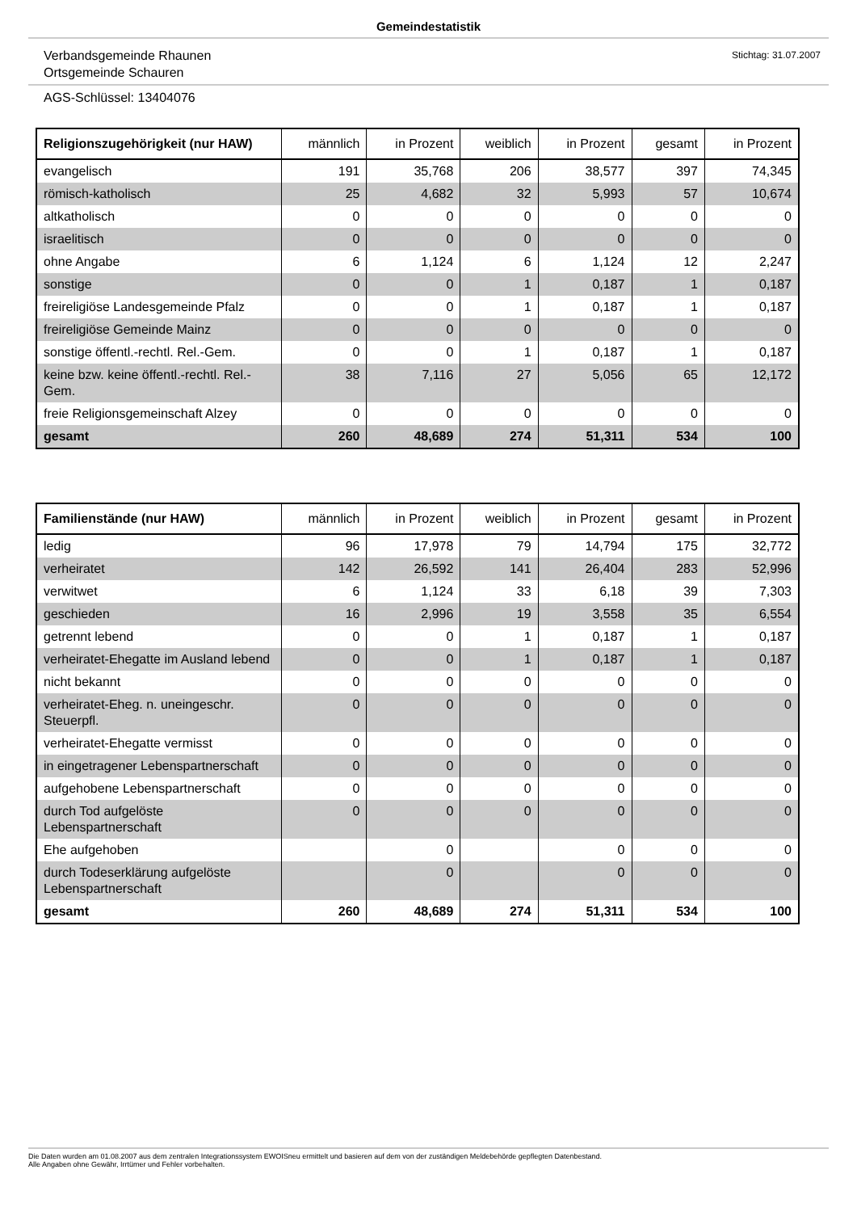Gemeindestatistik
Verbandsgemeinde Rhaunen
Ortsgemeinde Schauren
Stichtag: 31.07.2007
AGS-Schlüssel: 13404076
| Religionszugehörigkeit (nur HAW) | männlich | in Prozent | weiblich | in Prozent | gesamt | in Prozent |
| --- | --- | --- | --- | --- | --- | --- |
| evangelisch | 191 | 35,768 | 206 | 38,577 | 397 | 74,345 |
| römisch-katholisch | 25 | 4,682 | 32 | 5,993 | 57 | 10,674 |
| altkatholisch | 0 | 0 | 0 | 0 | 0 | 0 |
| israelitisch | 0 | 0 | 0 | 0 | 0 | 0 |
| ohne Angabe | 6 | 1,124 | 6 | 1,124 | 12 | 2,247 |
| sonstige | 0 | 0 | 1 | 0,187 | 1 | 0,187 |
| freireligiöse Landesgemeinde Pfalz | 0 | 0 | 1 | 0,187 | 1 | 0,187 |
| freireligiöse Gemeinde Mainz | 0 | 0 | 0 | 0 | 0 | 0 |
| sonstige öffentl.-rechtl. Rel.-Gem. | 0 | 0 | 1 | 0,187 | 1 | 0,187 |
| keine bzw. keine öffentl.-rechtl. Rel.-Gem. | 38 | 7,116 | 27 | 5,056 | 65 | 12,172 |
| freie Religionsgemeinschaft Alzey | 0 | 0 | 0 | 0 | 0 | 0 |
| gesamt | 260 | 48,689 | 274 | 51,311 | 534 | 100 |
| Familienstände (nur HAW) | männlich | in Prozent | weiblich | in Prozent | gesamt | in Prozent |
| --- | --- | --- | --- | --- | --- | --- |
| ledig | 96 | 17,978 | 79 | 14,794 | 175 | 32,772 |
| verheiratet | 142 | 26,592 | 141 | 26,404 | 283 | 52,996 |
| verwitwet | 6 | 1,124 | 33 | 6,18 | 39 | 7,303 |
| geschieden | 16 | 2,996 | 19 | 3,558 | 35 | 6,554 |
| getrennt lebend | 0 | 0 | 1 | 0,187 | 1 | 0,187 |
| verheiratet-Ehegatte im Ausland lebend | 0 | 0 | 1 | 0,187 | 1 | 0,187 |
| nicht bekannt | 0 | 0 | 0 | 0 | 0 | 0 |
| verheiratet-Eheg. n. uneingeschr. Steuerpfl. | 0 | 0 | 0 | 0 | 0 | 0 |
| verheiratet-Ehegatte vermisst | 0 | 0 | 0 | 0 | 0 | 0 |
| in eingetragener Lebenspartnerschaft | 0 | 0 | 0 | 0 | 0 | 0 |
| aufgehobene Lebenspartnerschaft | 0 | 0 | 0 | 0 | 0 | 0 |
| durch Tod aufgelöste Lebenspartnerschaft | 0 | 0 | 0 | 0 | 0 | 0 |
| Ehe aufgehoben | | 0 | | 0 | 0 | 0 |
| durch Todeserklärung aufgelöste Lebenspartnerschaft | | 0 | | 0 | 0 | 0 |
| gesamt | 260 | 48,689 | 274 | 51,311 | 534 | 100 |
Die Daten wurden am 01.08.2007 aus dem zentralen Integrationssystem EWOISneu ermittelt und basieren auf dem von der zuständigen Meldebehörde gepflegten Datenbestand.
Alle Angaben ohne Gewähr, Irrtümer und Fehler vorbehalten.